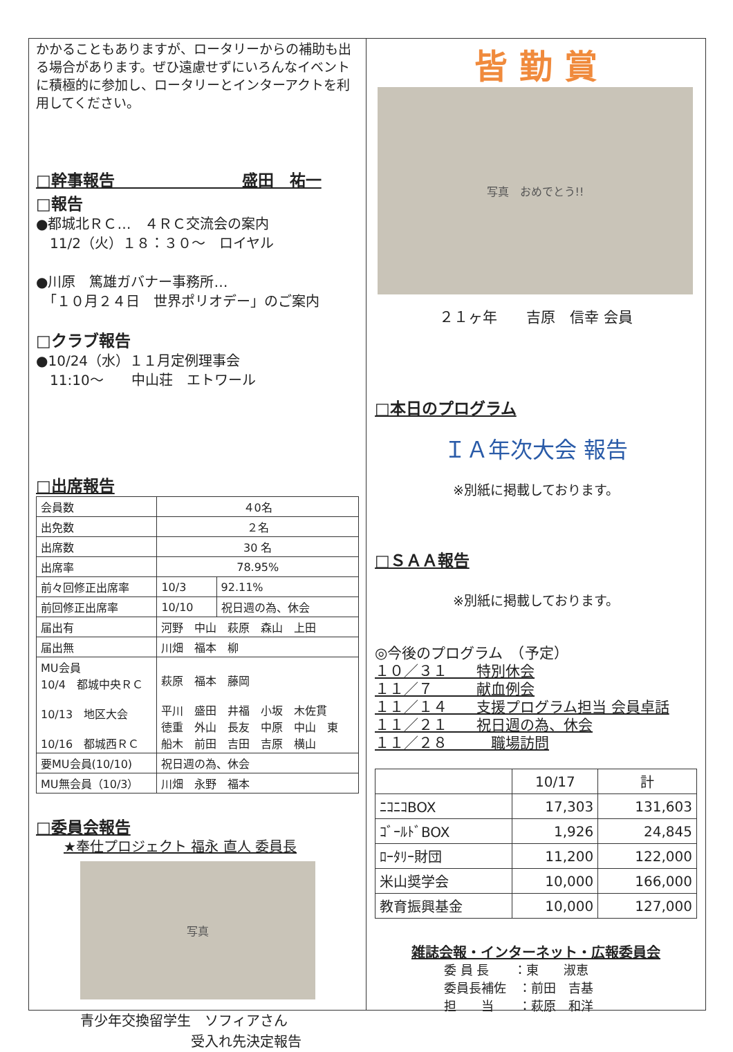かかることもありますが、ロータリーからの補助も出る場合があります。ぜひ遠慮せずにいろんなイベントに積極的に参加し、ロータリーとインターアクトを利用してください。
□幹事報告　　　　　　　　盛田　祐一
□報告
●都城北ＲＣ…　４ＲＣ交流会の案内
　11/2（火）１８：３０～　ロイヤル
●川原　篤雄ガバナー事務所…
　「１０月２４日　世界ポリオデー」のご案内
□クラブ報告
●10/24（水）１１月定例理事会
　11:10～　　中山荘　エトワール
□出席報告
| 会員数 | ４0名 | |
| 出免数 | ２名 | |
| 出席数 | 30 名 | |
| 出席率 | 78.95% | |
| 前々回修正出席率 | 10/3 | 92.11% |
| 前回修正出席率 | 10/10 | 祝日週の為、休会 |
| 届出有 | 河野 中山 萩原 森山 上田 | |
| 届出無 | 川畑 福本 柳 | |
| MU会員 10/4 都城中央ＲＣ 10/13 地区大会 10/16 都城西ＲＣ | 萩原 福本 藤岡 平川 盛田 井福 小坂 木佐貫 徳重 外山 長友 中原 中山 東 船木 前田 吉田 吉原 横山 | |
| 要MU会員(10/10) | 祝日週の為、休会 | |
| MU無会員（10/3） | 川畑 永野 福本 | |
□委員会報告
★奉仕プロジェクト 福永 直人 委員長
写真
青少年交換留学生　ソフィアさん
　　　　　　　　受入れ先決定報告
皆 勤 賞
写真　おめでとう!!
２１ヶ年　　吉原　信幸 会員
□本日のプログラム
ＩＡ年次大会 報告
※別紙に掲載しております。
□ＳＡＡ報告
※別紙に掲載しております。
◎今後のプログラム　（予定）
１０／３１　　特別休会
１１／７　　　献血例会
１１／１４　　支援プログラム担当 会員卓話
１１／２１　　祝日週の為、休会
１１／２８　　　職場訪問
| | 10/17 | 計 |
| --- | --- | --- |
| ﾆｺﾆｺBOX | 17,303 | 131,603 |
| ｺﾞｰﾙﾄﾞBOX | 1,926 | 24,845 |
| ﾛｰﾀﾘｰ財団 | 11,200 | 122,000 |
| 米山奨学会 | 10,000 | 166,000 |
| 教育振興基金 | 10,000 | 127,000 |
雑誌会報・インターネット・広報委員会
委 員 長　　：東　　淑恵
委員長補佐　：前田　吉基
担　　当　　：萩原　和洋